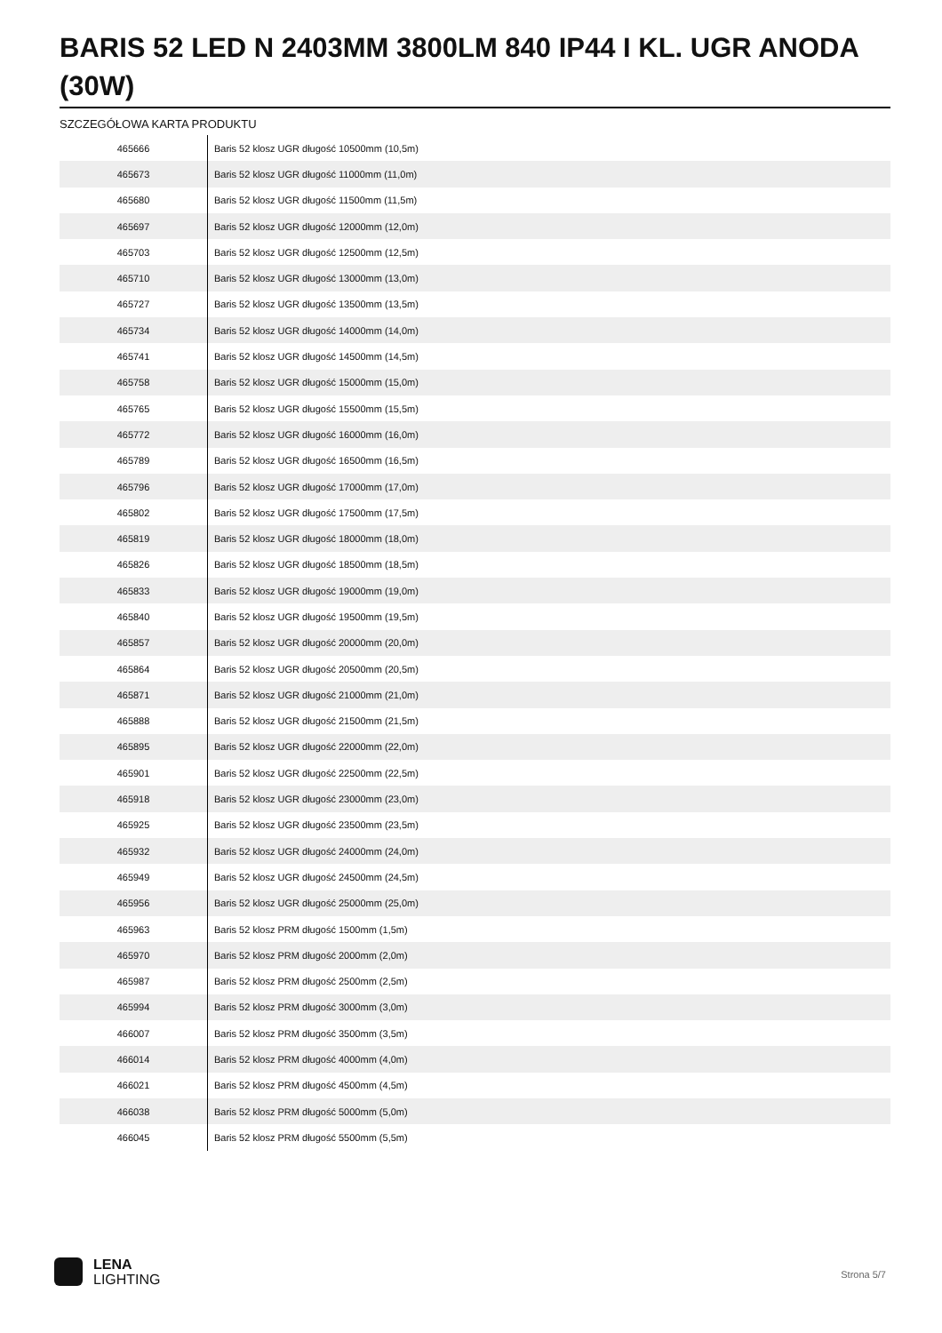BARIS 52 LED N 2403MM 3800LM 840 IP44 I KL. UGR ANODA (30W)
SZCZEGÓŁOWA KARTA PRODUKTU
| 465666 | Baris 52 klosz UGR długość 10500mm (10,5m) |
| 465673 | Baris 52 klosz UGR długość 11000mm (11,0m) |
| 465680 | Baris 52 klosz UGR długość 11500mm (11,5m) |
| 465697 | Baris 52 klosz UGR długość 12000mm (12,0m) |
| 465703 | Baris 52 klosz UGR długość 12500mm (12,5m) |
| 465710 | Baris 52 klosz UGR długość 13000mm (13,0m) |
| 465727 | Baris 52 klosz UGR długość 13500mm (13,5m) |
| 465734 | Baris 52 klosz UGR długość 14000mm (14,0m) |
| 465741 | Baris 52 klosz UGR długość 14500mm (14,5m) |
| 465758 | Baris 52 klosz UGR długość 15000mm (15,0m) |
| 465765 | Baris 52 klosz UGR długość 15500mm (15,5m) |
| 465772 | Baris 52 klosz UGR długość 16000mm (16,0m) |
| 465789 | Baris 52 klosz UGR długość 16500mm (16,5m) |
| 465796 | Baris 52 klosz UGR długość 17000mm (17,0m) |
| 465802 | Baris 52 klosz UGR długość 17500mm (17,5m) |
| 465819 | Baris 52 klosz UGR długość 18000mm (18,0m) |
| 465826 | Baris 52 klosz UGR długość 18500mm (18,5m) |
| 465833 | Baris 52 klosz UGR długość 19000mm (19,0m) |
| 465840 | Baris 52 klosz UGR długość 19500mm (19,5m) |
| 465857 | Baris 52 klosz UGR długość 20000mm (20,0m) |
| 465864 | Baris 52 klosz UGR długość 20500mm (20,5m) |
| 465871 | Baris 52 klosz UGR długość 21000mm (21,0m) |
| 465888 | Baris 52 klosz UGR długość 21500mm (21,5m) |
| 465895 | Baris 52 klosz UGR długość 22000mm (22,0m) |
| 465901 | Baris 52 klosz UGR długość 22500mm (22,5m) |
| 465918 | Baris 52 klosz UGR długość 23000mm (23,0m) |
| 465925 | Baris 52 klosz UGR długość 23500mm (23,5m) |
| 465932 | Baris 52 klosz UGR długość 24000mm (24,0m) |
| 465949 | Baris 52 klosz UGR długość 24500mm (24,5m) |
| 465956 | Baris 52 klosz UGR długość 25000mm (25,0m) |
| 465963 | Baris 52 klosz PRM długość 1500mm (1,5m) |
| 465970 | Baris 52 klosz PRM długość 2000mm (2,0m) |
| 465987 | Baris 52 klosz PRM długość 2500mm (2,5m) |
| 465994 | Baris 52 klosz PRM długość 3000mm (3,0m) |
| 466007 | Baris 52 klosz PRM długość 3500mm (3,5m) |
| 466014 | Baris 52 klosz PRM długość 4000mm (4,0m) |
| 466021 | Baris 52 klosz PRM długość 4500mm (4,5m) |
| 466038 | Baris 52 klosz PRM długość 5000mm (5,0m) |
| 466045 | Baris 52 klosz PRM długość 5500mm (5,5m) |
LENA
LIGHTING
Strona 5/7